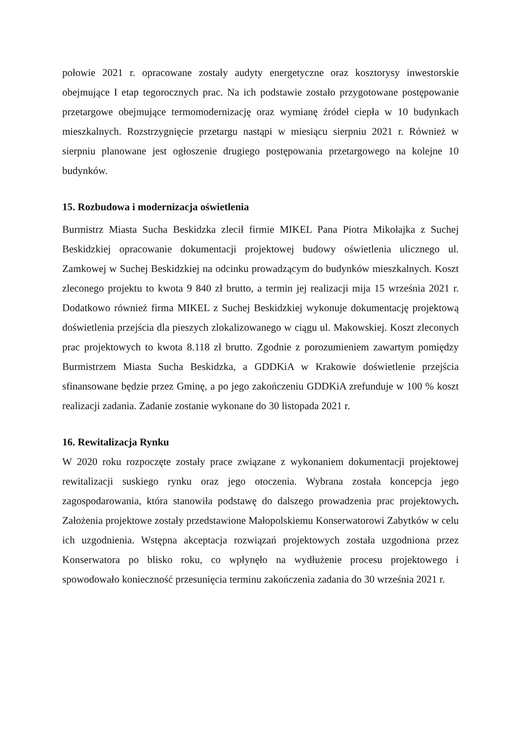połowie 2021 r. opracowane zostały audyty energetyczne oraz kosztorysy inwestorskie obejmujące I etap tegorocznych prac. Na ich podstawie zostało przygotowane postępowanie przetargowe obejmujące termomodernizację oraz wymianę źródeł ciepła w 10 budynkach mieszkalnych. Rozstrzygnięcie przetargu nastąpi w miesiącu sierpniu 2021 r. Również w sierpniu planowane jest ogłoszenie drugiego postępowania przetargowego na kolejne 10 budynków.
15. Rozbudowa i modernizacja oświetlenia
Burmistrz Miasta Sucha Beskidzka zlecił firmie MIKEL Pana Piotra Mikołajka z Suchej Beskidzkiej opracowanie dokumentacji projektowej budowy oświetlenia ulicznego ul. Zamkowej w Suchej Beskidzkiej na odcinku prowadzącym do budynków mieszkalnych. Koszt zleconego projektu to kwota 9 840 zł brutto, a termin jej realizacji mija 15 września 2021 r. Dodatkowo również firma MIKEL z Suchej Beskidzkiej wykonuje dokumentację projektową doświetlenia przejścia dla pieszych zlokalizowanego w ciągu ul. Makowskiej. Koszt zleconych prac projektowych to kwota 8.118 zł brutto. Zgodnie z porozumieniem zawartym pomiędzy Burmistrzem Miasta Sucha Beskidzka, a GDDKiA w Krakowie doświetlenie przejścia sfinansowane będzie przez Gminę, a po jego zakończeniu GDDKiA zrefunduje w 100 % koszt realizacji zadania. Zadanie zostanie wykonane do 30 listopada 2021 r.
16. Rewitalizacja Rynku
W 2020 roku rozpoczęte zostały prace związane z wykonaniem dokumentacji projektowej rewitalizacji suskiego rynku oraz jego otoczenia. Wybrana została koncepcja jego zagospodarowania, która stanowiła podstawę do dalszego prowadzenia prac projektowych. Założenia projektowe zostały przedstawione Małopolskiemu Konserwatorowi Zabytków w celu ich uzgodnienia. Wstępna akceptacja rozwiązań projektowych została uzgodniona przez Konserwatora po blisko roku, co wpłynęło na wydłużenie procesu projektowego i spowodowało konieczność przesunięcia terminu zakończenia zadania do 30 września 2021 r.